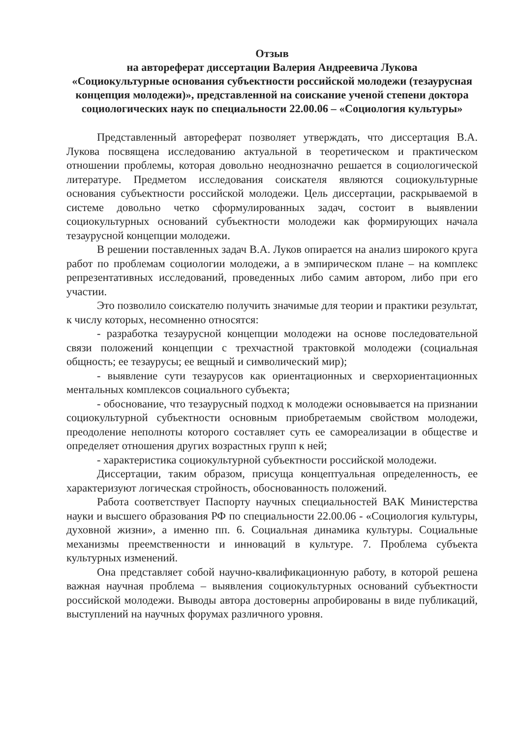Отзыв
на автореферат диссертации Валерия Андреевича Лукова
«Социокультурные основания субъектности российской молодежи (тезаурусная концепция молодежи)», представленной на соискание ученой степени доктора социологических наук по специальности 22.00.06 – «Социология культуры»
Представленный автореферат позволяет утверждать, что диссертация В.А. Лукова посвящена исследованию актуальной в теоретическом и практическом отношении проблемы, которая довольно неоднозначно решается в социологической литературе. Предметом исследования соискателя являются социокультурные основания субъектности российской молодежи. Цель диссертации, раскрываемой в системе довольно четко сформулированных задач, состоит в выявлении социокультурных оснований субъектности молодежи как формирующих начала тезаурусной концепции молодежи.
В решении поставленных задач В.А. Луков опирается на анализ широкого круга работ по проблемам социологии молодежи, а в эмпирическом плане – на комплекс репрезентативных исследований, проведенных либо самим автором, либо при его участии.
Это позволило соискателю получить значимые для теории и практики результат, к числу которых, несомненно относятся:
- разработка тезаурусной концепции молодежи на основе последовательной связи положений концепции с трехчастной трактовкой молодежи (социальная общность; ее тезаурусы; ее вещный и символический мир);
- выявление сути тезаурусов как ориентационных и сверхориентационных ментальных комплексов социального субъекта;
- обоснование, что тезаурусный подход к молодежи основывается на признании социокультурной субъектности основным приобретаемым свойством молодежи, преодоление неполноты которого составляет суть ее самореализации в обществе и определяет отношения других возрастных групп к ней;
- характеристика социокультурной субъектности российской молодежи.
Диссертации, таким образом, присуща концептуальная определенность, ее характеризуют логическая стройность, обоснованность положений.
Работа соответствует Паспорту научных специальностей ВАК Министерства науки и высшего образования РФ по специальности 22.00.06 - «Социология культуры, духовной жизни», а именно пп. 6. Социальная динамика культуры. Социальные механизмы преемственности и инноваций в культуре. 7. Проблема субъекта культурных изменений.
Она представляет собой научно-квалификационную работу, в которой решена важная научная проблема – выявления социокультурных оснований субъектности российской молодежи. Выводы автора достоверны апробированы в виде публикаций, выступлений на научных форумах различного уровня.